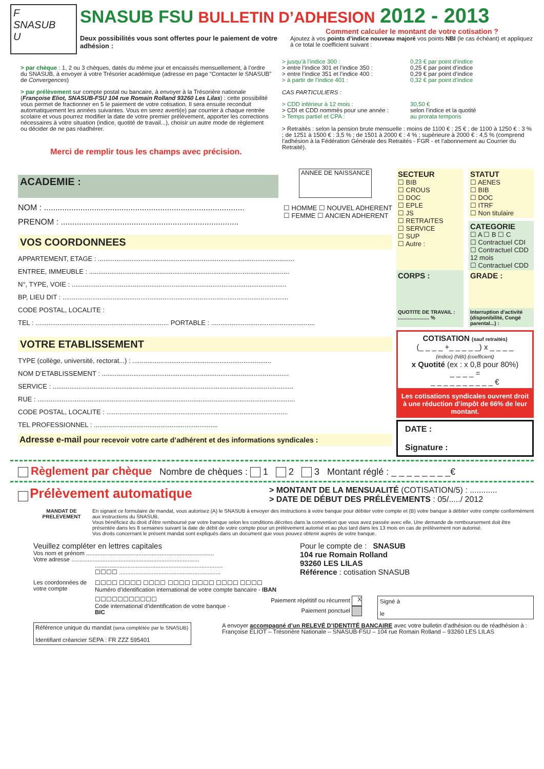F
SNASUB
U
SNASUB FSU BULLETIN D’ADHESION 2012 - 2013
Deux possibilités vous sont offertes pour le paiement de votre adhésion :
Comment calculer le montant de votre cotisation ?
Ajoutez à vos points d’indice nouveau majoré vos points NBI (le cas échéant) et appliquez à ce total le coefficient suivant :
> par chèque : 1, 2 ou 3 chèques, datés du même jour et encaissés mensuellement, à l’ordre du SNASUB, à envoyer à votre Trésorier académique (adresse en page “Contacter le SNASUB” de Convergences)
> par prélèvement sur compte postal ou bancaire, à envoyer à la Trésorière nationale (Françoise Eliot, SNASUB-FSU 104 rue Romain Rolland 93260 Les Lilas) : cette possibilité vous permet de fractionner en 5 le paiement de votre cotisation. Il sera ensuite reconduit automatiquement les années suivantes. Vous en serez averti(e) par courrier à chaque rentrée scolaire et vous pourrez modifier la date de votre premier prélèvement, apporter les corrections nécessaires à votre situation (indice, quotité de travail...), choisir un autre mode de règlement ou décider de ne pas réadhérer.
Merci de remplir tous les champs avec précision.
> jusqu’à l’indice 300 :
> entre l’indice 301 et l’indice 350 :
> entre l’indice 351 et l’indice 400 :
> à partir de l’indice 401 :
0,23 € par point d’indice
0,25 € par point d’indice
0,29 € par point d’indice
0,32 € par point d’indice
CAS PARTICULIERS :
> CDD inférieur à 12 mois :
> CDI et CDD nommés pour une année :
> Temps partiel et CPA :
30,50 €
selon l’indice et la quotité
au prorata temporis
> Retraités : selon la pension brute mensuelle : moins de 1100 € : 25 € ; de 1100 à 1250 € : 3 % ; de 1251 à 1500 € : 3,5 % ; de 1501 à 2000 € : 4 % ; supérieure à 2000 € : 4,5 % (comprend l’adhésion à la Fédération Générale des Retraités - FGR - et l’abonnement au Courrier du Retraité).
ACADEMIE :
ANNEE DE NAISSANCE
NOM : ........................................................................................
PRENOM : ..............................................................................
☐ HOMME ☐ NOUVEL ADHERENT
☐ FEMME ☐ ANCIEN ADHERENT
VOS COORDONNEES
APPARTEMENT, ETAGE : ..........................................................................................................
ENTREE, IMMEUBLE : ............................................................................................................
N°, TYPE, VOIE : ....................................................................................................................
BP, LIEU DIT : ..........................................................................................................................
CODE POSTAL, LOCALITE :
TEL : ........................................................................ PORTABLE : ........................................................
VOTRE ETABLISSEMENT
TYPE (collège, université, rectorat...) : ...........................................................................
NOM D’ETABLISSEMENT : .....................................................................................................
SERVICE : ..................................................................................................................................
RUE : ...........................................................................................................................................
CODE POSTAL, LOCALITE : ..................................................................................................
TEL PROFESSIONNEL : ...................................................................
Adresse e-mail pour recevoir votre carte d’adhérent et des informations syndicales :
SECTEUR
☐ BIB
☐ CROUS
☐ DOC
☐ EPLE
☐ JS
☐ RETRAITES
☐ SERVICE
☐ SUP
☐ Autre :
STATUT
☐ AENES
☐ BIB
☐ DOC
☐ ITRF
☐ Non titulaire
CATEGORIE
☐ A ☐ B ☐ C
☐ Contractuel CDI
☐ Contractuel CDD 12 mois
☐ Contractuel CDD
CORPS : GRADE :
QUOTITE DE TRAVAIL :
...................... %
Interruption d’activité (disponibilité, Congé parental...) :
COTISATION (sauf retraités)
(_ _ _ _ +_ _ _ _ _) x _ _ _ _
(indice) (NBI) (coefficient)
x Quotité (ex : x 0,8 pour 80%)
_ _ _ _ =
_ _ _ _ _ _ _ _ _ _ €
Les cotisations syndicales ouvrent droit à une réduction d’impôt de 66% de leur montant.
DATE :
Signature :
Règlement par chèque Nombre de chèques : 1 2 3 Montant réglé : _ _ _ _ _ _ _ _€
Prélèvement automatique
> MONTANT DE LA MENSUALITÉ (COTISATION/5) : ............
> DATE DE DÉBUT DES PRÉLÈVEMENTS : 05/...../ 2012
MANDAT DE PRELEVEMENT
En signant ce formulaire de mandat, vous autorisez (A) le SNASUB à envoyer des instructions à votre banque pour débiter votre compte et (B) votre banque à débiter votre compte conformément aux instructions du SNASUB.
Vous bénéficiez du droit d’être remboursé par votre banque selon les conditions décrites dans la convention que vous avez passée avec elle. Une demande de remboursement doit être présentée dans les 8 semaines suivant la date de débit de votre compte pour un prélèvement autorisé et au plus tard dans les 13 mois en cas de prélèvement non autorisé.
Vos droits concernant le présent mandat sont expliqués dans un document que vous pouvez obtenir auprès de votre banque.
Veuillez compléter en lettres capitales
Vos nom et prénom ..............................................................................
Votre adresse ..............................................................................
..............................................................................
☐☐☐☐ ..............................................................
Pour le compte de : SNASUB
104 rue Romain Rolland
93260 LES LILAS
Référence : cotisation SNASUB
Les coordonnées de votre compte
☐☐☐☐ ☐☐☐☐ ☐☐☐☐ ☐☐☐☐ ☐☐☐☐ ☐☐☐☐ ☐☐☐☐
Numéro d’identification international de votre compte bancaire - IBAN
☐☐☐☐☐☐☐☐☐☐☐
Code international d’identification de votre banque - BIC
Paiement répétitif ou récurrent X
Paiement ponctuel
Signé à
le
Référence unique du mandat (sera complétée par le SNASUB)
Identifiant créancier SEPA : FR ZZZ 595401
A envoyer accompagné d’un RELEVÉ D’IDENTITÉ BANCAIRE avec votre bulletin d’adhésion ou de réadhésion à :
Françoise ELIOT – Trésorière Nationale – SNASUB-FSU – 104 rue Romain Rolland – 93260 LES LILAS